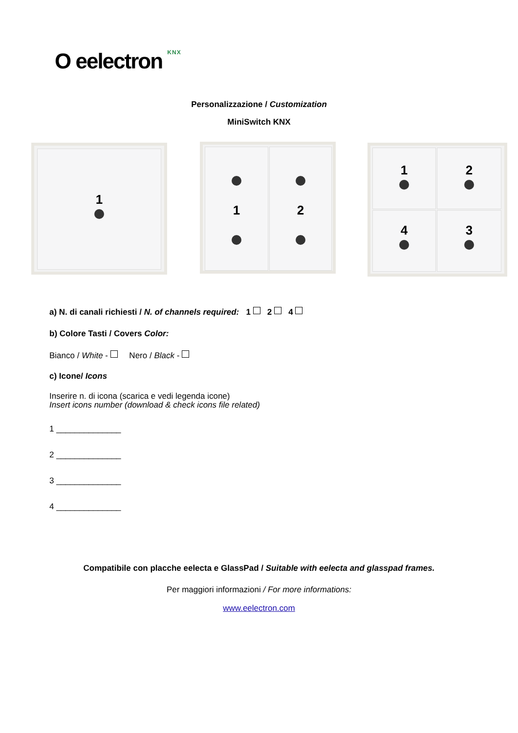O eelectron KNX
Personalizzazione / Customization
MiniSwitch KNX
1
1
2
1 2
4 3
a) N. di canali richiesti / N. of channels required: 1 2 4
b) Colore Tasti / Covers Color:
Bianco / White - Nero / Black -
c) Icone/ Icons
Inserire n. di icona (scarica e vedi legenda icone)
Insert icons number (download & check icons file related)
1 ______________
2 ______________
3 ______________
4 ______________
Compatibile con placche eelecta e GlassPad / Suitable with eelecta and glasspad frames.
Per maggiori informazioni / For more informations:
www.eelectron.com